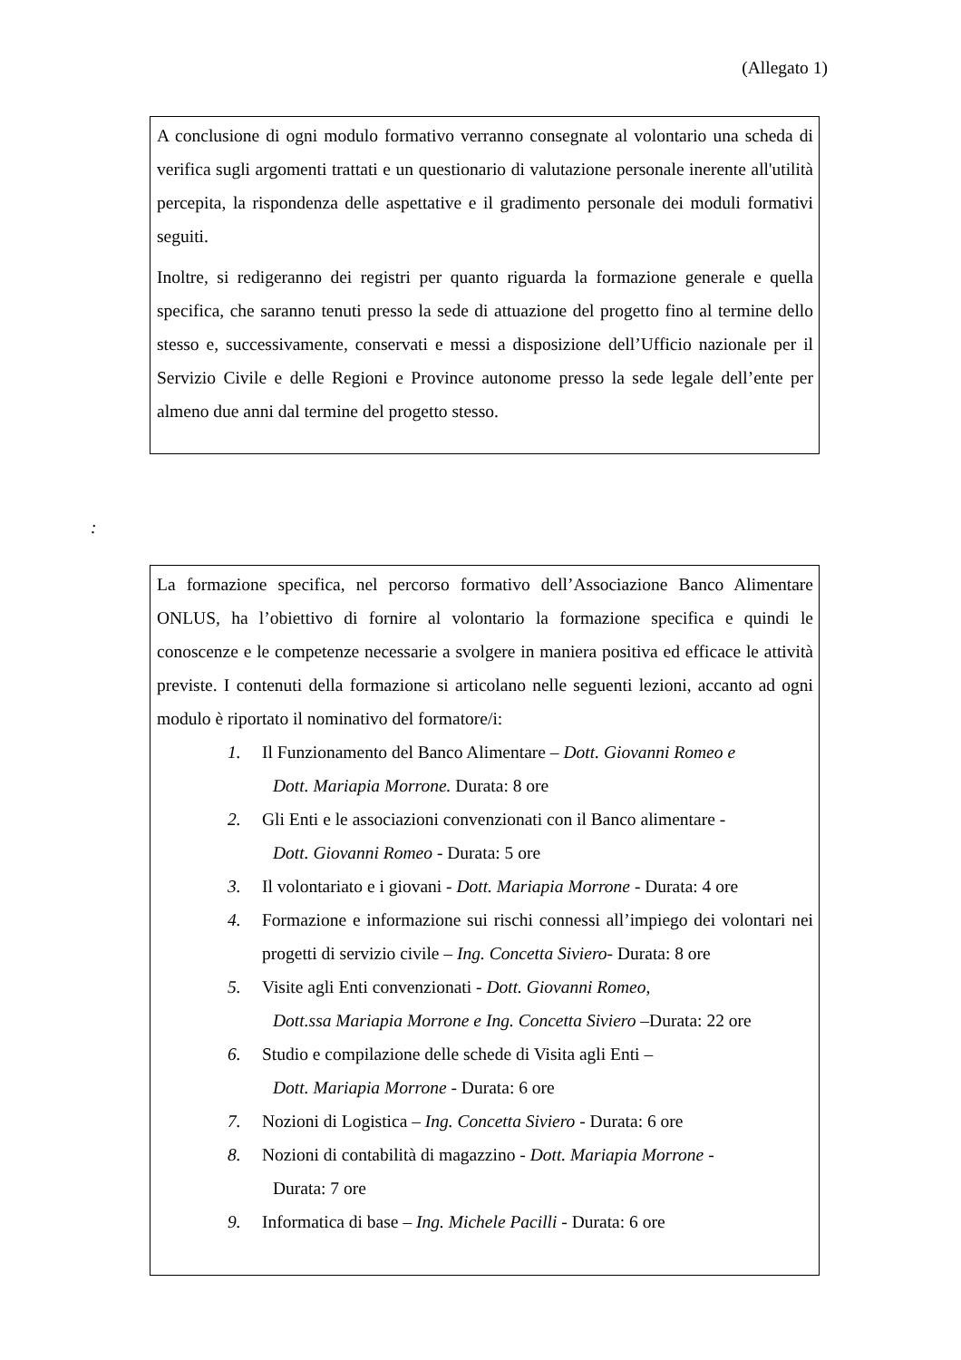(Allegato 1)
A conclusione di ogni modulo formativo verranno consegnate al volontario una scheda di verifica sugli argomenti trattati e un questionario di valutazione personale inerente all'utilità percepita, la rispondenza delle aspettative e il gradimento personale dei moduli formativi seguiti.
Inoltre, si redigeranno dei registri per quanto riguarda la formazione generale e quella specifica, che saranno tenuti presso la sede di attuazione del progetto fino al termine dello stesso e, successivamente, conservati e messi a disposizione dell’Ufficio nazionale per il Servizio Civile e delle Regioni e Province autonome presso la sede legale dell’ente per almeno due anni dal termine del progetto stesso.
:
La formazione specifica, nel percorso formativo dell’Associazione Banco Alimentare ONLUS, ha l’obiettivo di fornire al volontario la formazione specifica e quindi le conoscenze e le competenze necessarie a svolgere in maniera positiva ed efficace le attività previste. I contenuti della formazione si articolano nelle seguenti lezioni, accanto ad ogni modulo è riportato il nominativo del formatore/i:
1. Il Funzionamento del Banco Alimentare – Dott. Giovanni Romeo e
Dott. Mariapia Morrone. Durata: 8 ore
2. Gli Enti e le associazioni convenzionati con il Banco alimentare -
Dott. Giovanni Romeo - Durata: 5 ore
3. Il volontariato e i giovani - Dott. Mariapia Morrone - Durata: 4 ore
4. Formazione e informazione sui rischi connessi all’impiego dei volontari nei progetti di servizio civile – Ing. Concetta Siviero- Durata: 8 ore
5. Visite agli Enti convenzionati - Dott. Giovanni Romeo,
Dott.ssa Mariapia Morrone e Ing. Concetta Siviero –Durata: 22 ore
6. Studio e compilazione delle schede di Visita agli Enti –
Dott. Mariapia Morrone - Durata: 6 ore
7. Nozioni di Logistica – Ing. Concetta Siviero - Durata: 6 ore
8. Nozioni di contabilità di magazzino - Dott. Mariapia Morrone -
Durata: 7 ore
9. Informatica di base – Ing. Michele Pacilli - Durata: 6 ore